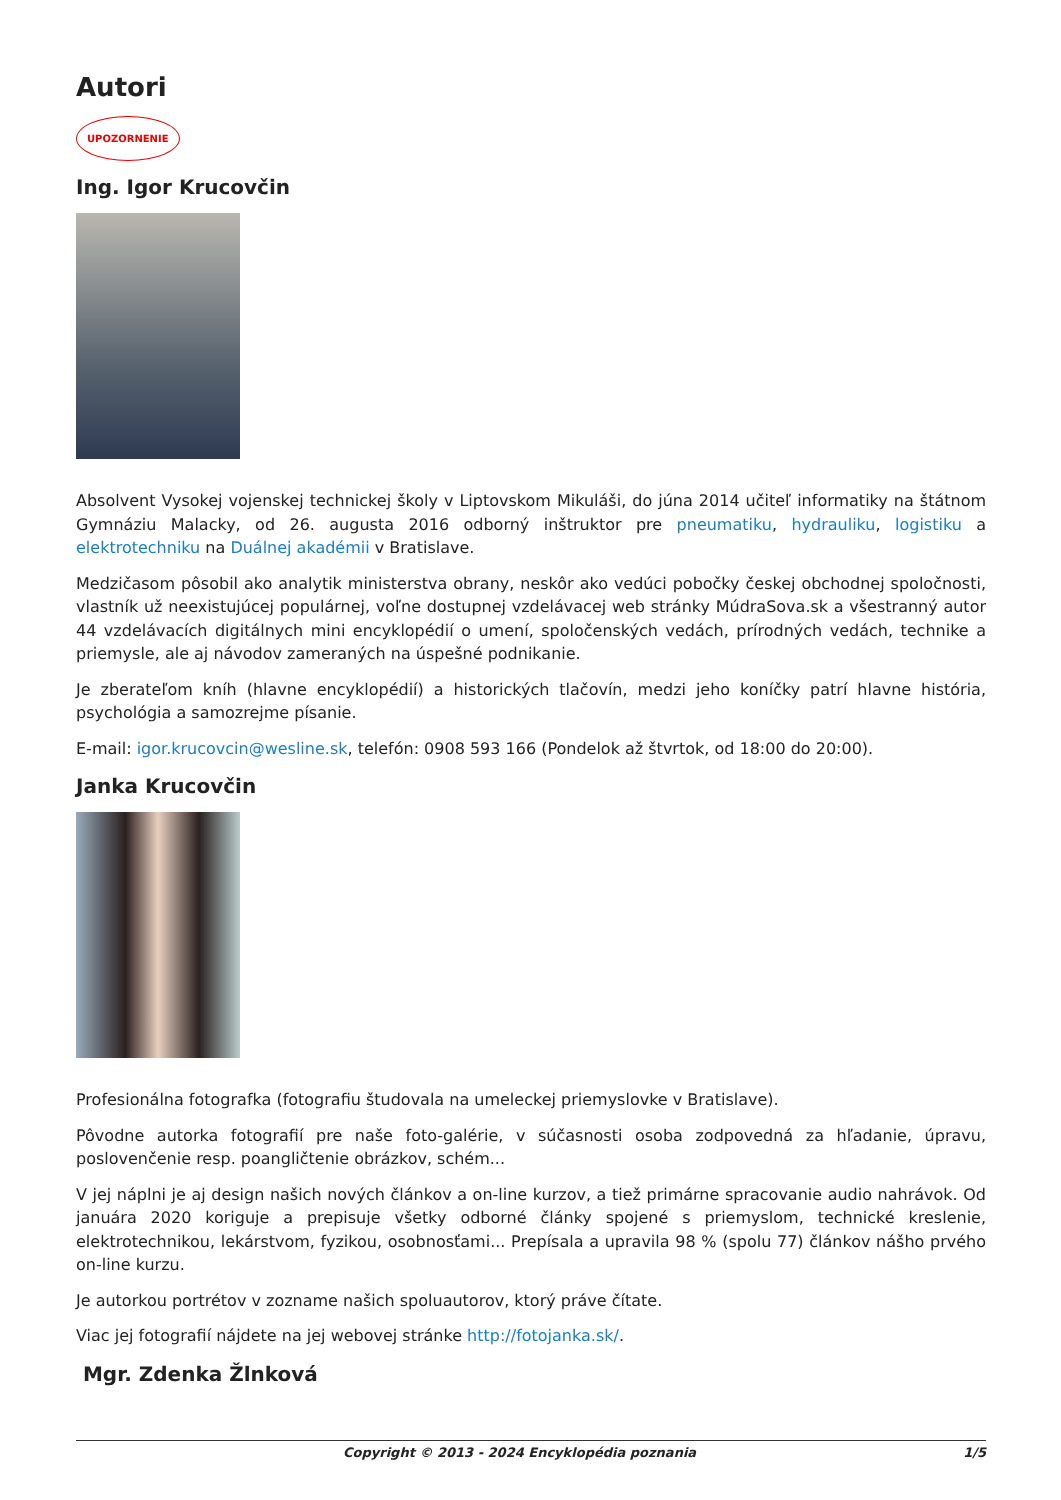Autori
UPOZORNENIE
Ing. Igor Krucovčin
Absolvent Vysokej vojenskej technickej školy v Liptovskom Mikuláši, do júna 2014 učiteľ informatiky na štátnom Gymnáziu Malacky, od 26. augusta 2016 odborný inštruktor pre pneumatiku, hydrauliku, logistiku a elektrotechniku na Duálnej akadémii v Bratislave.
Medzičasom pôsobil ako analytik ministerstva obrany, neskôr ako vedúci pobočky českej obchodnej spoločnosti, vlastník už neexistujúcej populárnej, voľne dostupnej vzdelávacej web stránky MúdraSova.sk a všestranný autor 44 vzdelávacích digitálnych mini encyklopédií o umení, spoločenských vedách, prírodných vedách, technike a priemysle, ale aj návodov zameraných na úspešné podnikanie.
Je zberateľom kníh (hlavne encyklopédií) a historických tlačovín, medzi jeho koníčky patrí hlavne história, psychológia a samozrejme písanie.
E-mail: igor.krucovcin@wesline.sk, telefón: 0908 593 166 (Pondelok až štvrtok, od 18:00 do 20:00).
Janka Krucovčin
Profesionálna fotografka (fotografiu študovala na umeleckej priemyslovke v Bratislave).
Pôvodne autorka fotografií pre naše foto-galérie, v súčasnosti osoba zodpovedná za hľadanie, úpravu, poslovenčenie resp. poangličtenie obrázkov, schém...
V jej náplni je aj design našich nových článkov a on-line kurzov, a tiež primárne spracovanie audio nahrávok. Od januára 2020 koriguje a prepisuje všetky odborné články spojené s priemyslom, technické kreslenie, elektrotechnikou, lekárstvom, fyzikou, osobnosťami... Prepísala a upravila 98 % (spolu 77) článkov nášho prvého on-line kurzu.
Je autorkou portrétov v zozname našich spoluautorov, ktorý práve čítate.
Viac jej fotografií nájdete na jej webovej stránke http://fotojanka.sk/.
Mgr. Zdenka Žlnková
Copyright © 2013 - 2024 Encyklopédia poznania 1/5